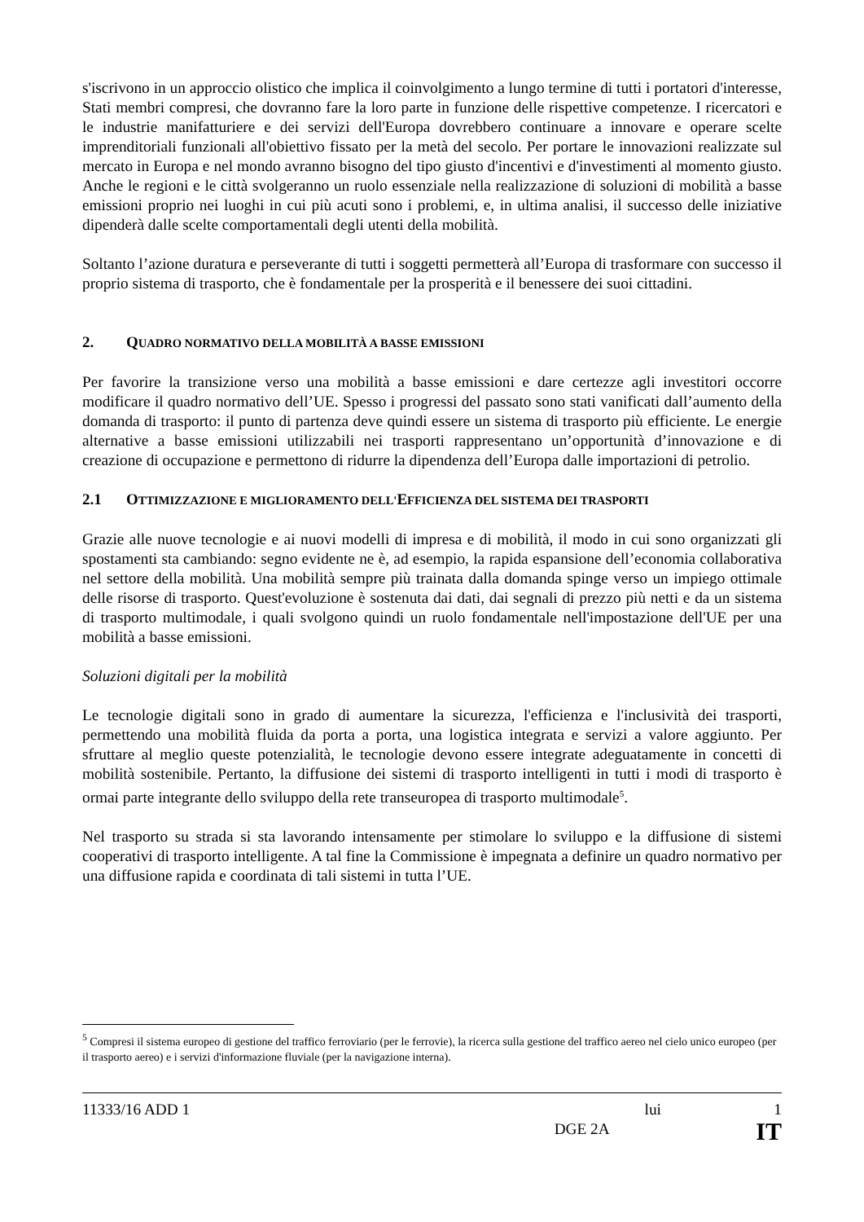s'iscrivono in un approccio olistico che implica il coinvolgimento a lungo termine di tutti i portatori d'interesse, Stati membri compresi, che dovranno fare la loro parte in funzione delle rispettive competenze. I ricercatori e le industrie manifatturiere e dei servizi dell'Europa dovrebbero continuare a innovare e operare scelte imprenditoriali funzionali all'obiettivo fissato per la metà del secolo. Per portare le innovazioni realizzate sul mercato in Europa e nel mondo avranno bisogno del tipo giusto d'incentivi e d'investimenti al momento giusto. Anche le regioni e le città svolgeranno un ruolo essenziale nella realizzazione di soluzioni di mobilità a basse emissioni proprio nei luoghi in cui più acuti sono i problemi, e, in ultima analisi, il successo delle iniziative dipenderà dalle scelte comportamentali degli utenti della mobilità.
Soltanto l’azione duratura e perseverante di tutti i soggetti permetterà all’Europa di trasformare con successo il proprio sistema di trasporto, che è fondamentale per la prosperità e il benessere dei suoi cittadini.
2. QUADRO NORMATIVO DELLA MOBILITÀ A BASSE EMISSIONI
Per favorire la transizione verso una mobilità a basse emissioni e dare certezze agli investitori occorre modificare il quadro normativo dell’UE. Spesso i progressi del passato sono stati vanificati dall’aumento della domanda di trasporto: il punto di partenza deve quindi essere un sistema di trasporto più efficiente. Le energie alternative a basse emissioni utilizzabili nei trasporti rappresentano un’opportunità d’innovazione e di creazione di occupazione e permettono di ridurre la dipendenza dell’Europa dalle importazioni di petrolio.
2.1 OTTIMIZZAZIONE E MIGLIORAMENTO DELL'EFFICIENZA DEL SISTEMA DEI TRASPORTI
Grazie alle nuove tecnologie e ai nuovi modelli di impresa e di mobilità, il modo in cui sono organizzati gli spostamenti sta cambiando: segno evidente ne è, ad esempio, la rapida espansione dell’economia collaborativa nel settore della mobilità. Una mobilità sempre più trainata dalla domanda spinge verso un impiego ottimale delle risorse di trasporto. Quest'evoluzione è sostenuta dai dati, dai segnali di prezzo più netti e da un sistema di trasporto multimodale, i quali svolgono quindi un ruolo fondamentale nell'impostazione dell'UE per una mobilità a basse emissioni.
Soluzioni digitali per la mobilità
Le tecnologie digitali sono in grado di aumentare la sicurezza, l'efficienza e l'inclusività dei trasporti, permettendo una mobilità fluida da porta a porta, una logistica integrata e servizi a valore aggiunto. Per sfruttare al meglio queste potenzialità, le tecnologie devono essere integrate adeguatamente in concetti di mobilità sostenibile. Pertanto, la diffusione dei sistemi di trasporto intelligenti in tutti i modi di trasporto è ormai parte integrante dello sviluppo della rete transeuropea di trasporto multimodale<sup>5</sup>.
Nel trasporto su strada si sta lavorando intensamente per stimolare lo sviluppo e la diffusione di sistemi cooperativi di trasporto intelligente. A tal fine la Commissione è impegnata a definire un quadro normativo per una diffusione rapida e coordinata di tali sistemi in tutta l’UE.
<sup>5</sup> Compresi il sistema europeo di gestione del traffico ferroviario (per le ferrovie), la ricerca sulla gestione del traffico aereo nel cielo unico europeo (per il trasporto aereo) e i servizi d'informazione fluviale (per la navigazione interna).
11333/16 ADD 1 lui 1
DGE 2A IT